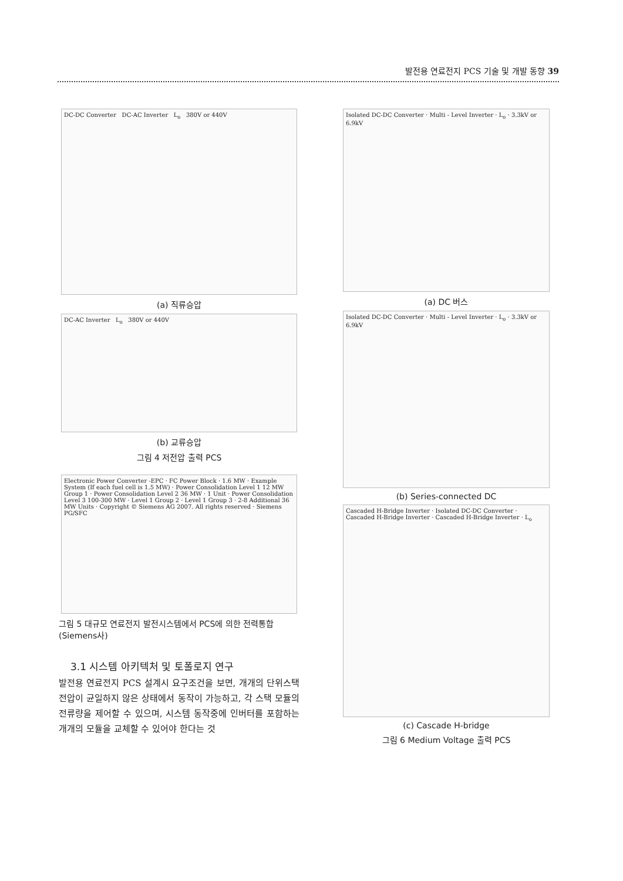발전용 연료전지 PCS 기술 및 개발 동향 39
DC-DC Converter DC-AC Inverter L<sub>o</sub> 380V or 440V
(a) 직류승압
DC-AC Inverter L<sub>o</sub> 380V or 440V
(b) 교류승압
그림 4 저전압 출력 PCS
Electronic Power Converter -EPC · FC Power Block · 1.6 MW · Example System (If each fuel cell is 1.5 MW) · Power Consolidation Level 1 12 MW Group 1 · Power Consolidation Level 2 36 MW · 1 Unit · Power Consolidation Level 3 100-300 MW · Level 1 Group 2 · Level 1 Group 3 · 2-8 Additional 36 MW Units · Copyright © Siemens AG 2007. All rights reserved · Siemens PG/SFC
그림 5 대규모 연료전지 발전시스템에서 PCS에 의한 전력통합 (Siemens사)
3.1 시스템 아키텍처 및 토폴로지 연구
발전용 연료전지 PCS 설계시 요구조건을 보면, 개개의 단위스택 전압이 균일하지 않은 상태에서 동작이 가능하고, 각 스택 모듈의 전류량을 제어할 수 있으며, 시스템 동작중에 인버터를 포함하는 개개의 모듈을 교체할 수 있어야 한다는 것
Isolated DC-DC Converter · Multi - Level Inverter · L<sub>o</sub> · 3.3kV or 6.9kV
(a) DC 버스
Isolated DC-DC Converter · Multi - Level Inverter · L<sub>o</sub> · 3.3kV or 6.9kV
(b) Series-connected DC
Cascaded H-Bridge Inverter · Isolated DC-DC Converter · Cascaded H-Bridge Inverter · Cascaded H-Bridge Inverter · L<sub>o</sub>
(c) Cascade H-bridge
그림 6 Medium Voltage 출력 PCS